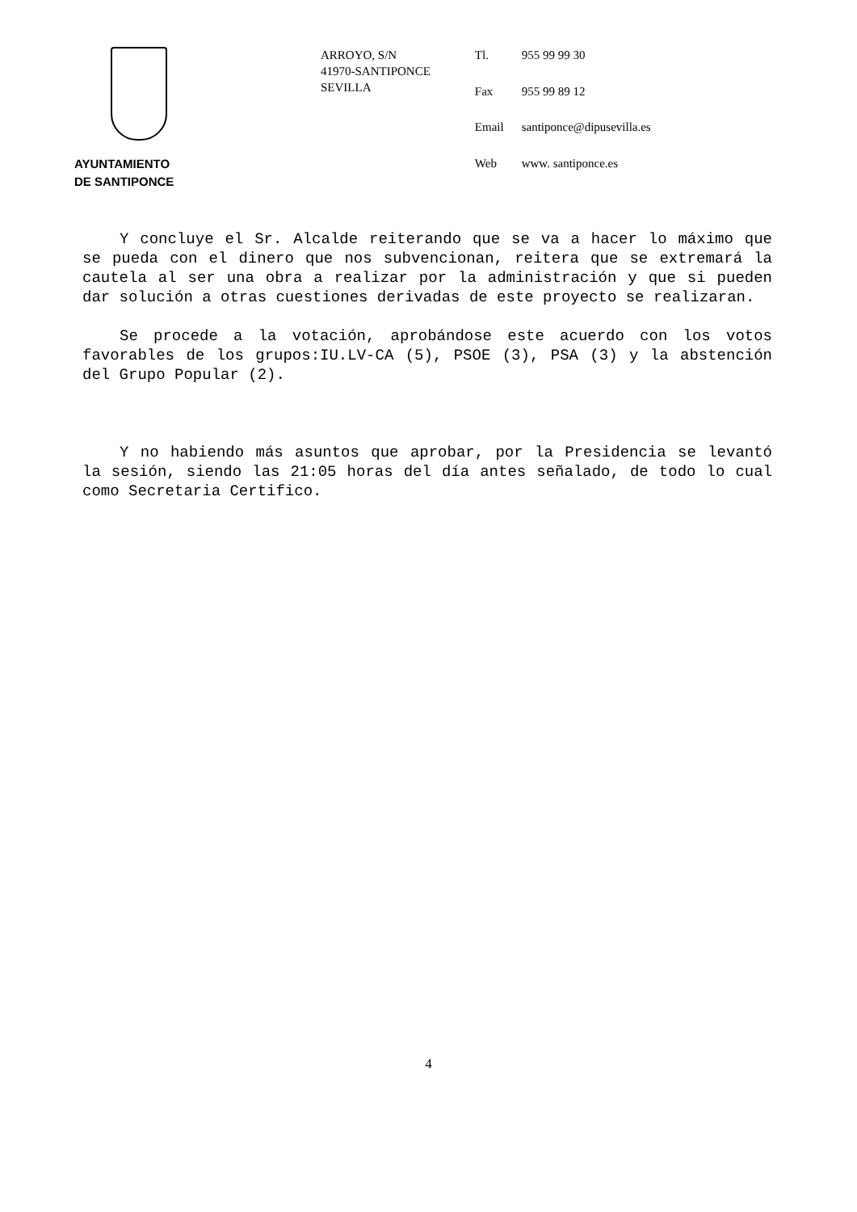AYUNTAMIENTO
DE SANTIPONCE
ARROYO, S/N
41970-SANTIPONCE
SEVILLA
| Tl. | 955 99 99 30 |
| Fax | 955 99 89 12 |
| Email | santiponce@dipusevilla.es |
| Web | www. santiponce.es |
Y concluye el Sr. Alcalde reiterando que se va a hacer lo máximo que se pueda con el dinero que nos subvencionan, reitera que se extremará la cautela al ser una obra a realizar por la administración y que si pueden dar solución a otras cuestiones derivadas de este proyecto se realizaran.
Se procede a la votación, aprobándose este acuerdo con los votos favorables de los grupos:IU.LV-CA (5), PSOE (3), PSA (3) y la abstención del Grupo Popular (2).
Y no habiendo más asuntos que aprobar, por la Presidencia se levantó la sesión, siendo las 21:05 horas del día antes señalado, de todo lo cual como Secretaria Certifico.
4